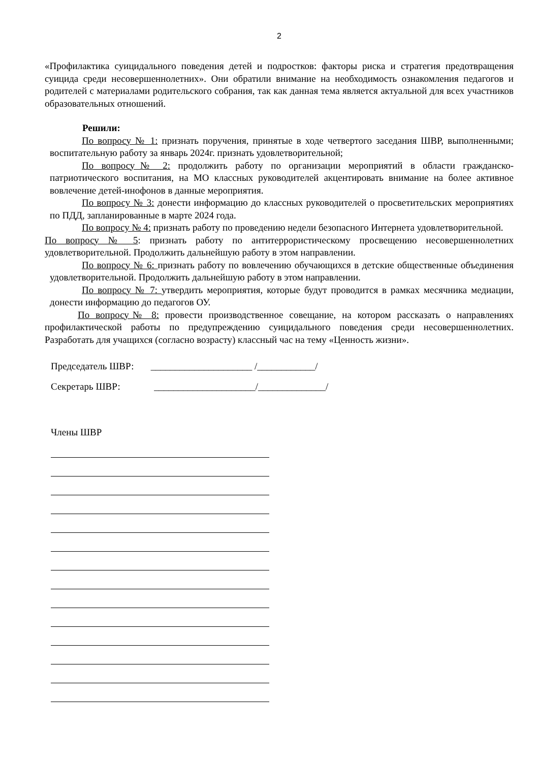2
«Профилактика суицидального поведения детей и подростков: факторы риска и стратегия предотвращения суицида среди несовершеннолетних». Они обратили внимание на необходимость ознакомления педагогов и родителей с материалами родительского собрания, так как данная тема является актуальной для всех участников образовательных отношений.
Решили:
По вопросу № 1: признать поручения, принятые в ходе четвертого заседания ШВР, выполненными; воспитательную работу за январь 2024г. признать удовлетворительной;
По вопросу№ 2: продолжить работу по организации мероприятий в области гражданско-патриотического воспитания, на МО классных руководителей акцентировать внимание на более активное вовлечение детей-инофонов в данные мероприятия.
По вопросу № 3: донести информацию до классных руководителей о просветительских мероприятиях по ПДД, запланированные в марте 2024 года.
По вопросу № 4: признать работу по проведению недели безопасного Интернета удовлетворительной.
По вопросу № 5: признать работу по антитеррористическому просвещению несовершеннолетних удовлетворительной. Продолжить дальнейшую работу в этом направлении.
По вопросу № 6: признать работу по вовлечению обучающихся в детские общественные объединения удовлетворительной. Продолжить дальнейшую работу в этом направлении.
По вопросу № 7: утвердить мероприятия, которые будут проводится в рамках месячника медиации, донести информацию до педагогов ОУ.
По вопросу№ 8: провести производственное совещание, на котором рассказать о направлениях профилактической работы по предупреждению суицидального поведения среди несовершеннолетних. Разработать для учащихся (согласно возрасту) классный час на тему «Ценность жизни».
Председатель ШВР: _____________________ /____________/
Секретарь ШВР: _____________________/______________/
Члены ШВР